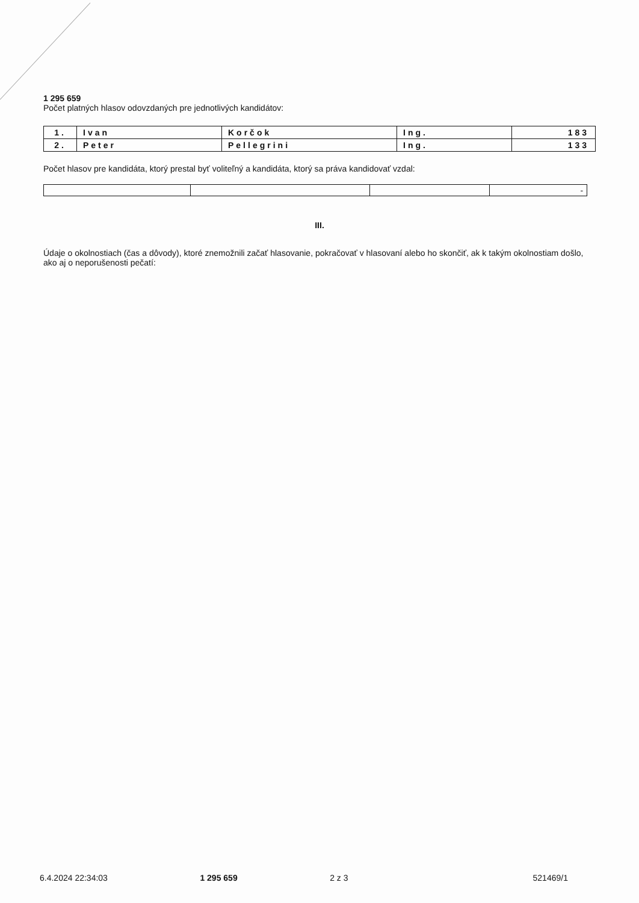1 295 659
Počet platných hlasov odovzdaných pre jednotlivých kandidátov:
| 1. | Ivan | Korčok | Ing. | 183 |
| 2. | Peter | Pellegrini | Ing. | 133 |
Počet hlasov pre kandidáta, ktorý prestal byť voliteľný a kandidáta, ktorý sa práva kandidovať vzdal:
| | | | - |
III.
Údaje o okolnostiach (čas a dôvody), ktoré znemožnili začať hlasovanie, pokračovať v hlasovaní alebo ho skončiť, ak k takým okolnostiam došlo, ako aj o neporušenosti pečatí:
6.4.2024 22:34:03 1 295 659 2 z 3 521469/1